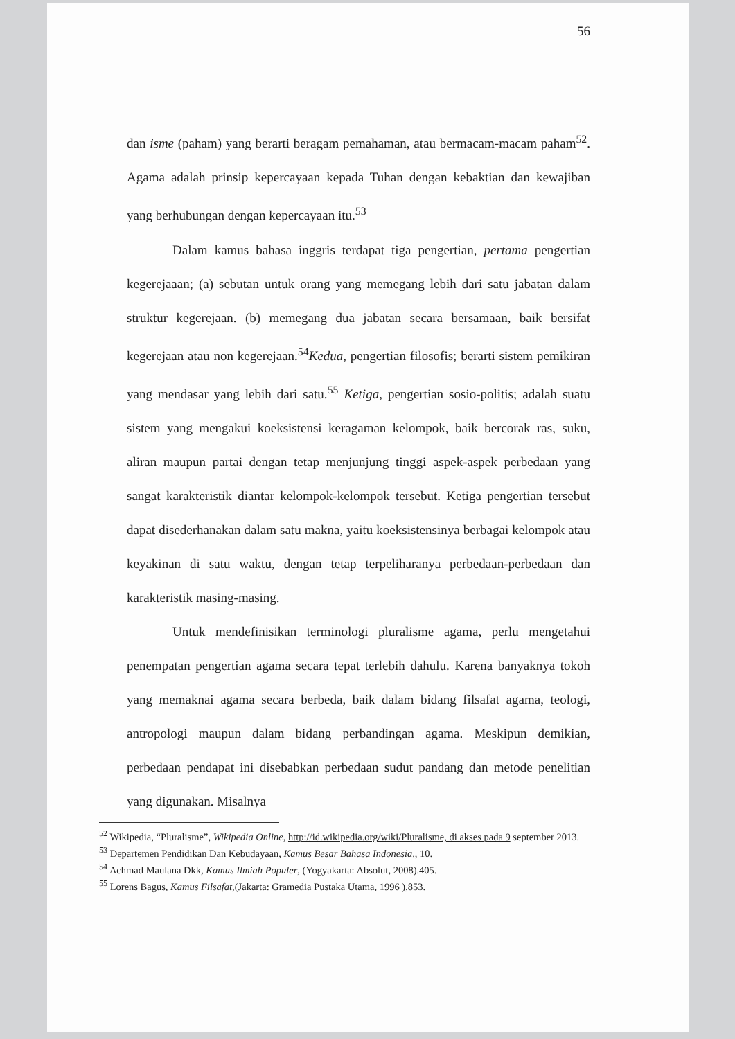56
dan isme (paham) yang berarti beragam pemahaman, atau bermacam-macam paham<sup>52</sup>. Agama adalah prinsip kepercayaan kepada Tuhan dengan kebaktian dan kewajiban yang berhubungan dengan kepercayaan itu.<sup>53</sup>
Dalam kamus bahasa inggris terdapat tiga pengertian, pertama pengertian kegerejaaan; (a) sebutan untuk orang yang memegang lebih dari satu jabatan dalam struktur kegerejaan. (b) memegang dua jabatan secara bersamaan, baik bersifat kegerejaan atau non kegerejaan.<sup>54</sup>Kedua, pengertian filosofis; berarti sistem pemikiran yang mendasar yang lebih dari satu.<sup>55</sup> Ketiga, pengertian sosio-politis; adalah suatu sistem yang mengakui koeksistensi keragaman kelompok, baik bercorak ras, suku, aliran maupun partai dengan tetap menjunjung tinggi aspek-aspek perbedaan yang sangat karakteristik diantar kelompok-kelompok tersebut. Ketiga pengertian tersebut dapat disederhanakan dalam satu makna, yaitu koeksistensinya berbagai kelompok atau keyakinan di satu waktu, dengan tetap terpeliharanya perbedaan-perbedaan dan karakteristik masing-masing.
Untuk mendefinisikan terminologi pluralisme agama, perlu mengetahui penempatan pengertian agama secara tepat terlebih dahulu. Karena banyaknya tokoh yang memaknai agama secara berbeda, baik dalam bidang filsafat agama, teologi, antropologi maupun dalam bidang perbandingan agama. Meskipun demikian, perbedaan pendapat ini disebabkan perbedaan sudut pandang dan metode penelitian yang digunakan. Misalnya
<sup>52</sup> Wikipedia, “Pluralisme”, Wikipedia Online, http://id.wikipedia.org/wiki/Pluralisme, di akses pada 9 september 2013.
<sup>53</sup> Departemen Pendidikan Dan Kebudayaan, Kamus Besar Bahasa Indonesia., 10.
<sup>54</sup> Achmad Maulana Dkk, Kamus Ilmiah Populer, (Yogyakarta: Absolut, 2008).405.
<sup>55</sup> Lorens Bagus, Kamus Filsafat,(Jakarta: Gramedia Pustaka Utama, 1996 ),853.